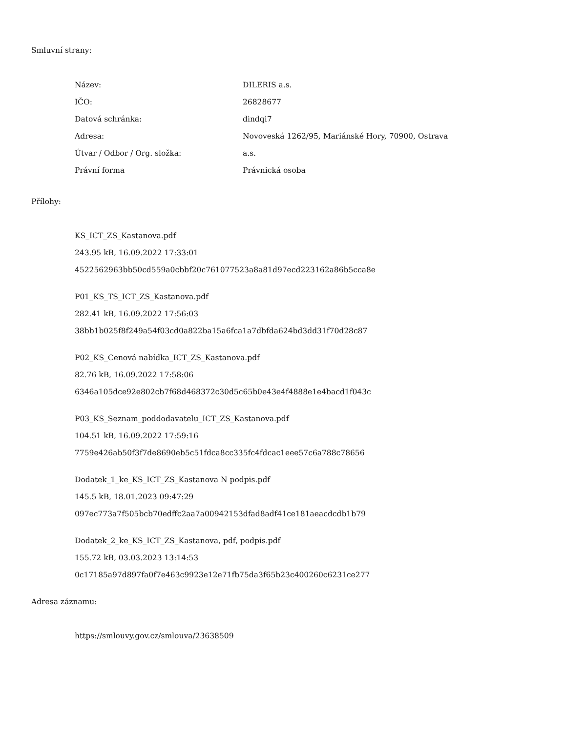Smluvní strany:
| Název: | DILERIS a.s. |
| IČO: | 26828677 |
| Datová schránka: | dindqi7 |
| Adresa: | Novoveská 1262/95, Mariánské Hory, 70900, Ostrava |
| Útvar / Odbor / Org. složka: | a.s. |
| Právní forma | Právnická osoba |
Přílohy:
KS_ICT_ZS_Kastanova.pdf
243.95 kB, 16.09.2022 17:33:01
4522562963bb50cd559a0cbbf20c761077523a8a81d97ecd223162a86b5cca8e
P01_KS_TS_ICT_ZS_Kastanova.pdf
282.41 kB, 16.09.2022 17:56:03
38bb1b025f8f249a54f03cd0a822ba15a6fca1a7dbfda624bd3dd31f70d28c87
P02_KS_Cenová nabídka_ICT_ZS_Kastanova.pdf
82.76 kB, 16.09.2022 17:58:06
6346a105dce92e802cb7f68d468372c30d5c65b0e43e4f4888e1e4bacd1f043c
P03_KS_Seznam_poddodavatelu_ICT_ZS_Kastanova.pdf
104.51 kB, 16.09.2022 17:59:16
7759e426ab50f3f7de8690eb5c51fdca8cc335fc4fdcac1eee57c6a788c78656
Dodatek_1_ke_KS_ICT_ZS_Kastanova N podpis.pdf
145.5 kB, 18.01.2023 09:47:29
097ec773a7f505bcb70edffc2aa7a00942153dfad8adf41ce181aeacdcdb1b79
Dodatek_2_ke_KS_ICT_ZS_Kastanova, pdf, podpis.pdf
155.72 kB, 03.03.2023 13:14:53
0c17185a97d897fa0f7e463c9923e12e71fb75da3f65b23c400260c6231ce277
Adresa záznamu:
https://smlouvy.gov.cz/smlouva/23638509